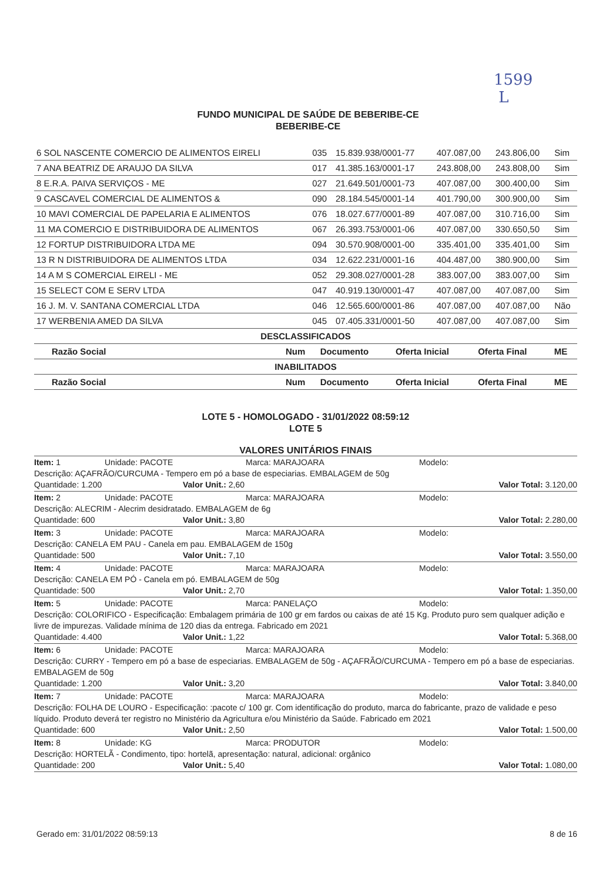1599
L
FUNDO MUNICIPAL DE SAÚDE DE BEBERIBE-CE
BEBERIBE-CE
| 6 SOL NASCENTE COMERCIO DE ALIMENTOS EIRELI | 035 | 15.839.938/0001-77 | 407.087,00 | 243.806,00 | Sim |
| 7 ANA BEATRIZ DE ARAUJO DA SILVA | 017 | 41.385.163/0001-17 | 243.808,00 | 243.808,00 | Sim |
| 8 E.R.A. PAIVA SERVIÇOS - ME | 027 | 21.649.501/0001-73 | 407.087,00 | 300.400,00 | Sim |
| 9 CASCAVEL COMERCIAL DE ALIMENTOS & | 090 | 28.184.545/0001-14 | 401.790,00 | 300.900,00 | Sim |
| 10 MAVI COMERCIAL DE PAPELARIA E ALIMENTOS | 076 | 18.027.677/0001-89 | 407.087,00 | 310.716,00 | Sim |
| 11 MA COMERCIO E DISTRIBUIDORA DE ALIMENTOS | 067 | 26.393.753/0001-06 | 407.087,00 | 330.650,50 | Sim |
| 12 FORTUP DISTRIBUIDORA LTDA ME | 094 | 30.570.908/0001-00 | 335.401,00 | 335.401,00 | Sim |
| 13 R N DISTRIBUIDORA DE ALIMENTOS LTDA | 034 | 12.622.231/0001-16 | 404.487,00 | 380.900,00 | Sim |
| 14 A M S COMERCIAL EIRELI - ME | 052 | 29.308.027/0001-28 | 383.007,00 | 383.007,00 | Sim |
| 15 SELECT COM E SERV LTDA | 047 | 40.919.130/0001-47 | 407.087,00 | 407.087,00 | Sim |
| 16 J. M. V. SANTANA COMERCIAL LTDA | 046 | 12.565.600/0001-86 | 407.087,00 | 407.087,00 | Não |
| 17 WERBENIA AMED DA SILVA | 045 | 07.405.331/0001-50 | 407.087,00 | 407.087,00 | Sim |
DESCLASSIFICADOS
| Razão Social | Num | Documento | Oferta Inicial | Oferta Final | ME |
| --- | --- | --- | --- | --- | --- |
INABILITADOS
| Razão Social | Num | Documento | Oferta Inicial | Oferta Final | ME |
| --- | --- | --- | --- | --- | --- |
LOTE 5 - HOMOLOGADO - 31/01/2022 08:59:12
LOTE 5
VALORES UNITÁRIOS FINAIS
Item: 1 Unidade: PACOTE Marca: MARAJOARA Modelo:
Descrição: AÇAFRÃO/CURCUMA - Tempero em pó a base de especiarias. EMBALAGEM de 50g
Quantidade: 1.200 Valor Unit.: 2,60 Valor Total: 3.120,00
Item: 2 Unidade: PACOTE Marca: MARAJOARA Modelo:
Descrição: ALECRIM - Alecrim desidratado. EMBALAGEM de 6g
Quantidade: 600 Valor Unit.: 3,80 Valor Total: 2.280,00
Item: 3 Unidade: PACOTE Marca: MARAJOARA Modelo:
Descrição: CANELA EM PAU - Canela em pau. EMBALAGEM de 150g
Quantidade: 500 Valor Unit.: 7,10 Valor Total: 3.550,00
Item: 4 Unidade: PACOTE Marca: MARAJOARA Modelo:
Descrição: CANELA EM PÓ - Canela em pó. EMBALAGEM de 50g
Quantidade: 500 Valor Unit.: 2,70 Valor Total: 1.350,00
Item: 5 Unidade: PACOTE Marca: PANELAÇO Modelo:
Descrição: COLORIFICO - Especificação: Embalagem primária de 100 gr em fardos ou caixas de até 15 Kg. Produto puro sem qualquer adição e livre de impurezas. Validade mínima de 120 dias da entrega. Fabricado em 2021
Quantidade: 4.400 Valor Unit.: 1,22 Valor Total: 5.368,00
Item: 6 Unidade: PACOTE Marca: MARAJOARA Modelo:
Descrição: CURRY - Tempero em pó a base de especiarias. EMBALAGEM de 50g - AÇAFRÃO/CURCUMA - Tempero em pó a base de especiarias. EMBALAGEM de 50g
Quantidade: 1.200 Valor Unit.: 3,20 Valor Total: 3.840,00
Item: 7 Unidade: PACOTE Marca: MARAJOARA Modelo:
Descrição: FOLHA DE LOURO - Especificação: :pacote c/ 100 gr. Com identificação do produto, marca do fabricante, prazo de validade e peso líquido. Produto deverá ter registro no Ministério da Agricultura e/ou Ministério da Saúde. Fabricado em 2021
Quantidade: 600 Valor Unit.: 2,50 Valor Total: 1.500,00
Item: 8 Unidade: KG Marca: PRODUTOR Modelo:
Descrição: HORTELÃ - Condimento, tipo: hortelã, apresentação: natural, adicional: orgânico
Quantidade: 200 Valor Unit.: 5,40 Valor Total: 1.080,00
Gerado em: 31/01/2022 08:59:13 8 de 16